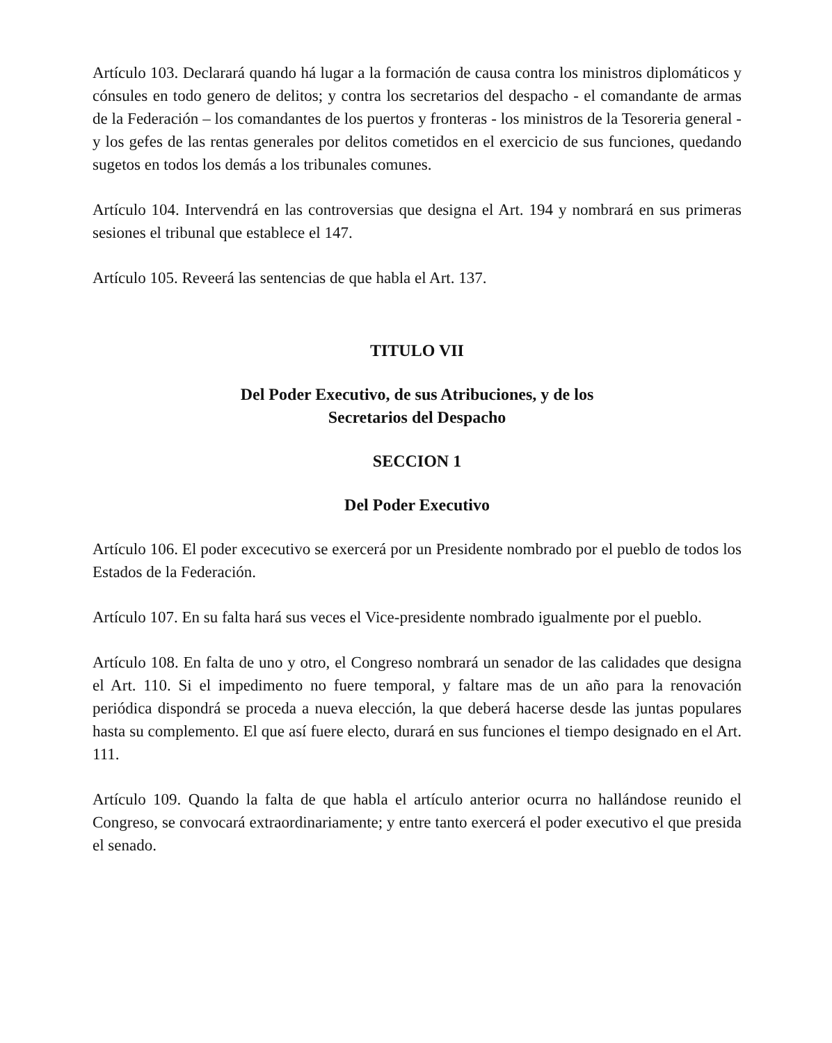Artículo 103. Declarará quando há lugar a la formación de causa contra los ministros diplomáticos y cónsules en todo genero de delitos; y contra los secretarios del despacho - el comandante de armas de la Federación – los comandantes de los puertos y fronteras - los ministros de la Tesoreria general - y los gefes de las rentas generales por delitos cometidos en el exercicio de sus funciones, quedando sugetos en todos los demás a los tribunales comunes.
Artículo 104. Intervendrá en las controversias que designa el Art. 194 y nombrará en sus primeras sesiones el tribunal que establece el 147.
Artículo 105. Reveerá las sentencias de que habla el Art. 137.
TITULO VII
Del Poder Executivo, de sus Atribuciones, y de los
Secretarios del Despacho
SECCION 1
Del Poder Executivo
Artículo 106. El poder excecutivo se exercerá por un Presidente nombrado por el pueblo de todos los Estados de la Federación.
Artículo 107. En su falta hará sus veces el Vice-presidente nombrado igualmente por el pueblo.
Artículo 108. En falta de uno y otro, el Congreso nombrará un senador de las calidades que designa el Art. 110. Si el impedimento no fuere temporal, y faltare mas de un año para la renovación periódica dispondrá se proceda a nueva elección, la que deberá hacerse desde las juntas populares hasta su complemento. El que así fuere electo, durará en sus funciones el tiempo designado en el Art. 111.
Artículo 109. Quando la falta de que habla el artículo anterior ocurra no hallándose reunido el Congreso, se convocará extraordinariamente; y entre tanto exercerá el poder executivo el que presida el senado.